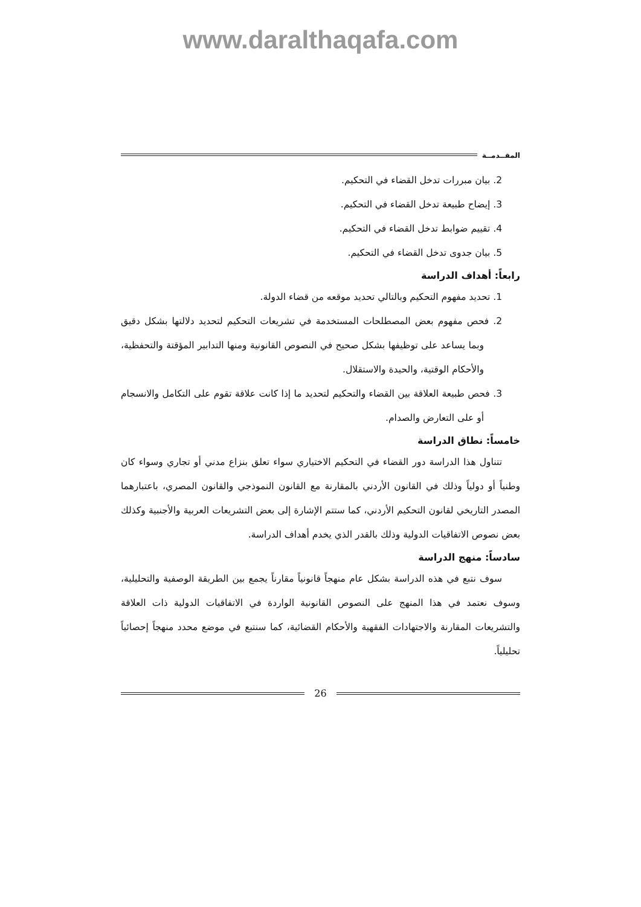www.daralthaqafa.com
المقــدمــة
2. بيان مبررات تدخل القضاء في التحكيم.
3. إيضاح طبيعة تدخل القضاء في التحكيم.
4. تقييم ضوابط تدخل القضاء في التحكيم.
5. بيان جدوى تدخل القضاء في التحكيم.
رابعاً: أهداف الدراسة
1. تحديد مفهوم التحكيم وبالتالي تحديد موقعه من قضاء الدولة.
2. فحص مفهوم بعض المصطلحات المستخدمة في تشريعات التحكيم لتحديد دلالتها بشكل دقيق وبما يساعد على توظيفها بشكل صحيح في النصوص القانونية ومنها التدابير المؤقتة والتحفظية، والأحكام الوقتية، والحيدة والاستقلال.
3. فحص طبيعة العلاقة بين القضاء والتحكيم لتحديد ما إذا كانت علاقة تقوم على التكامل والانسجام أو على التعارض والصدام.
خامساً: نطاق الدراسة
تتناول هذا الدراسة دور القضاء في التحكيم الاختياري سواء تعلق بنزاع مدني أو تجاري وسواء كان وطنياً أو دولياً وذلك في القانون الأردني بالمقارنة مع القانون النموذجي والقانون المصري، باعتبارهما المصدر التاريخي لقانون التحكيم الأردني، كما ستتم الإشارة إلى بعض التشريعات العربية والأجنبية وكذلك بعض نصوص الاتفاقيات الدولية وذلك بالقدر الذي يخدم أهداف الدراسة.
سادساً: منهج الدراسة
سوف نتبع في هذه الدراسة بشكل عام منهجاً قانونياً مقارناً يجمع بين الطريقة الوصفية والتحليلية، وسوف نعتمد في هذا المنهج على النصوص القانونية الواردة في الاتفاقيات الدولية ذات العلاقة والتشريعات المقارنة والاجتهادات الفقهية والأحكام القضائية، كما سنتبع في موضع محدد منهجاً إحصائياً تحليلياً.
26